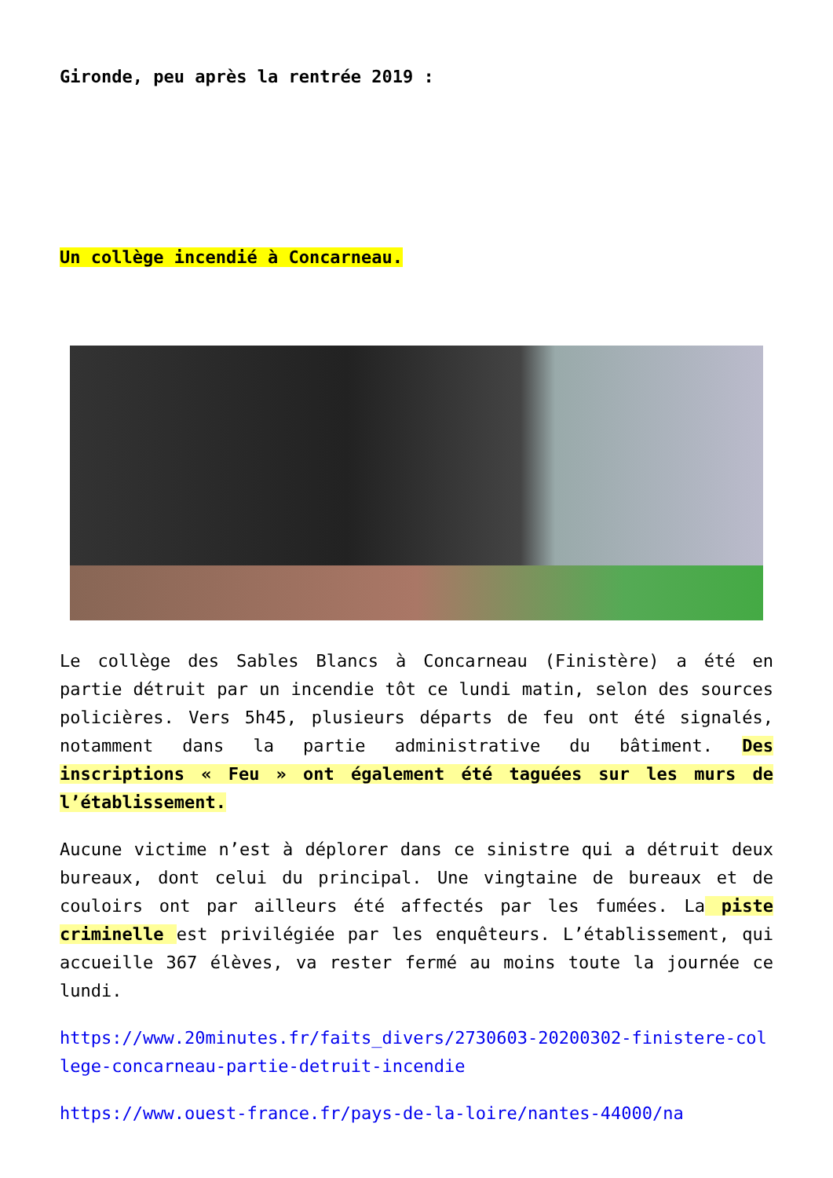Gironde, peu après la rentrée 2019 :
Un collège incendié à Concarneau.
Le collège des Sables Blancs à Concarneau (Finistère) a été en partie détruit par un incendie tôt ce lundi matin, selon des sources policières. Vers 5h45, plusieurs départs de feu ont été signalés, notamment dans la partie administrative du bâtiment. Des inscriptions « Feu » ont également été taguées sur les murs de l’établissement.
Aucune victime n’est à déplorer dans ce sinistre qui a détruit deux bureaux, dont celui du principal. Une vingtaine de bureaux et de couloirs ont par ailleurs été affectés par les fumées. La piste criminelle est privilégiée par les enquêteurs. L’établissement, qui accueille 367 élèves, va rester fermé au moins toute la journée ce lundi.
https://www.20minutes.fr/faits_divers/2730603-20200302-finistere-college-concarneau-partie-detruit-incendie
https://www.ouest-france.fr/pays-de-la-loire/nantes-44000/na